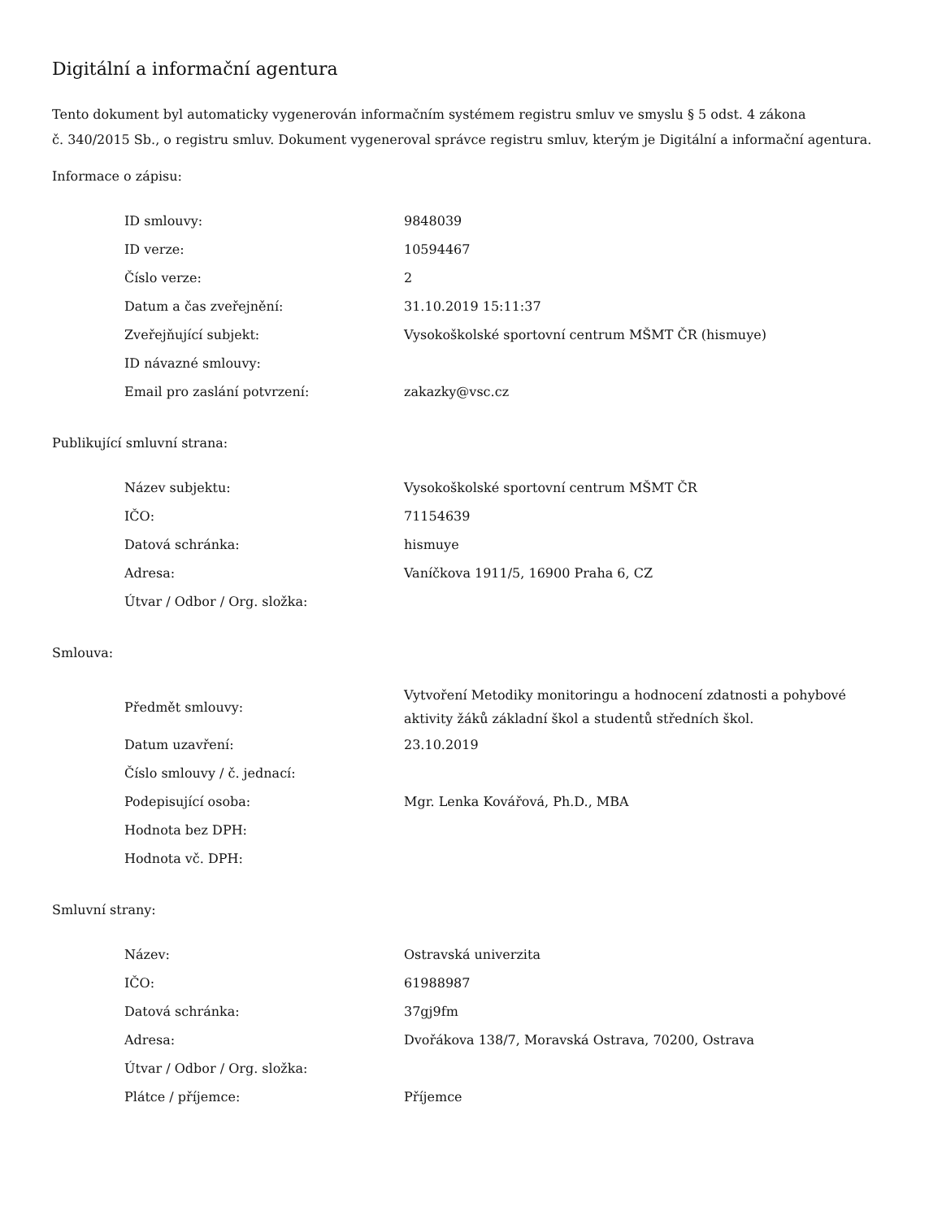Digitální a informační agentura
Tento dokument byl automaticky vygenerován informačním systémem registru smluv ve smyslu § 5 odst. 4 zákona
č. 340/2015 Sb., o registru smluv. Dokument vygeneroval správce registru smluv, kterým je Digitální a informační agentura.
Informace o zápisu:
| ID smlouvy: | 9848039 |
| ID verze: | 10594467 |
| Číslo verze: | 2 |
| Datum a čas zveřejnění: | 31.10.2019 15:11:37 |
| Zveřejňující subjekt: | Vysokoškolské sportovní centrum MŠMT ČR (hismuye) |
| ID návazné smlouvy: | |
| Email pro zaslání potvrzení: | zakazky@vsc.cz |
Publikující smluvní strana:
| Název subjektu: | Vysokoškolské sportovní centrum MŠMT ČR |
| IČO: | 71154639 |
| Datová schránka: | hismuye |
| Adresa: | Vaníčkova 1911/5, 16900 Praha 6, CZ |
| Útvar / Odbor / Org. složka: | |
Smlouva:
| Předmět smlouvy: | Vytvoření Metodiky monitoringu a hodnocení zdatnosti a pohybové aktivity žáků základní škol a studentů středních škol. |
| Datum uzavření: | 23.10.2019 |
| Číslo smlouvy / č. jednací: | |
| Podepisující osoba: | Mgr. Lenka Kovářová, Ph.D., MBA |
| Hodnota bez DPH: | |
| Hodnota vč. DPH: | |
Smluvní strany:
| Název: | Ostravská univerzita |
| IČO: | 61988987 |
| Datová schránka: | 37gj9fm |
| Adresa: | Dvořákova 138/7, Moravská Ostrava, 70200, Ostrava |
| Útvar / Odbor / Org. složka: | |
| Plátce / příjemce: | Příjemce |